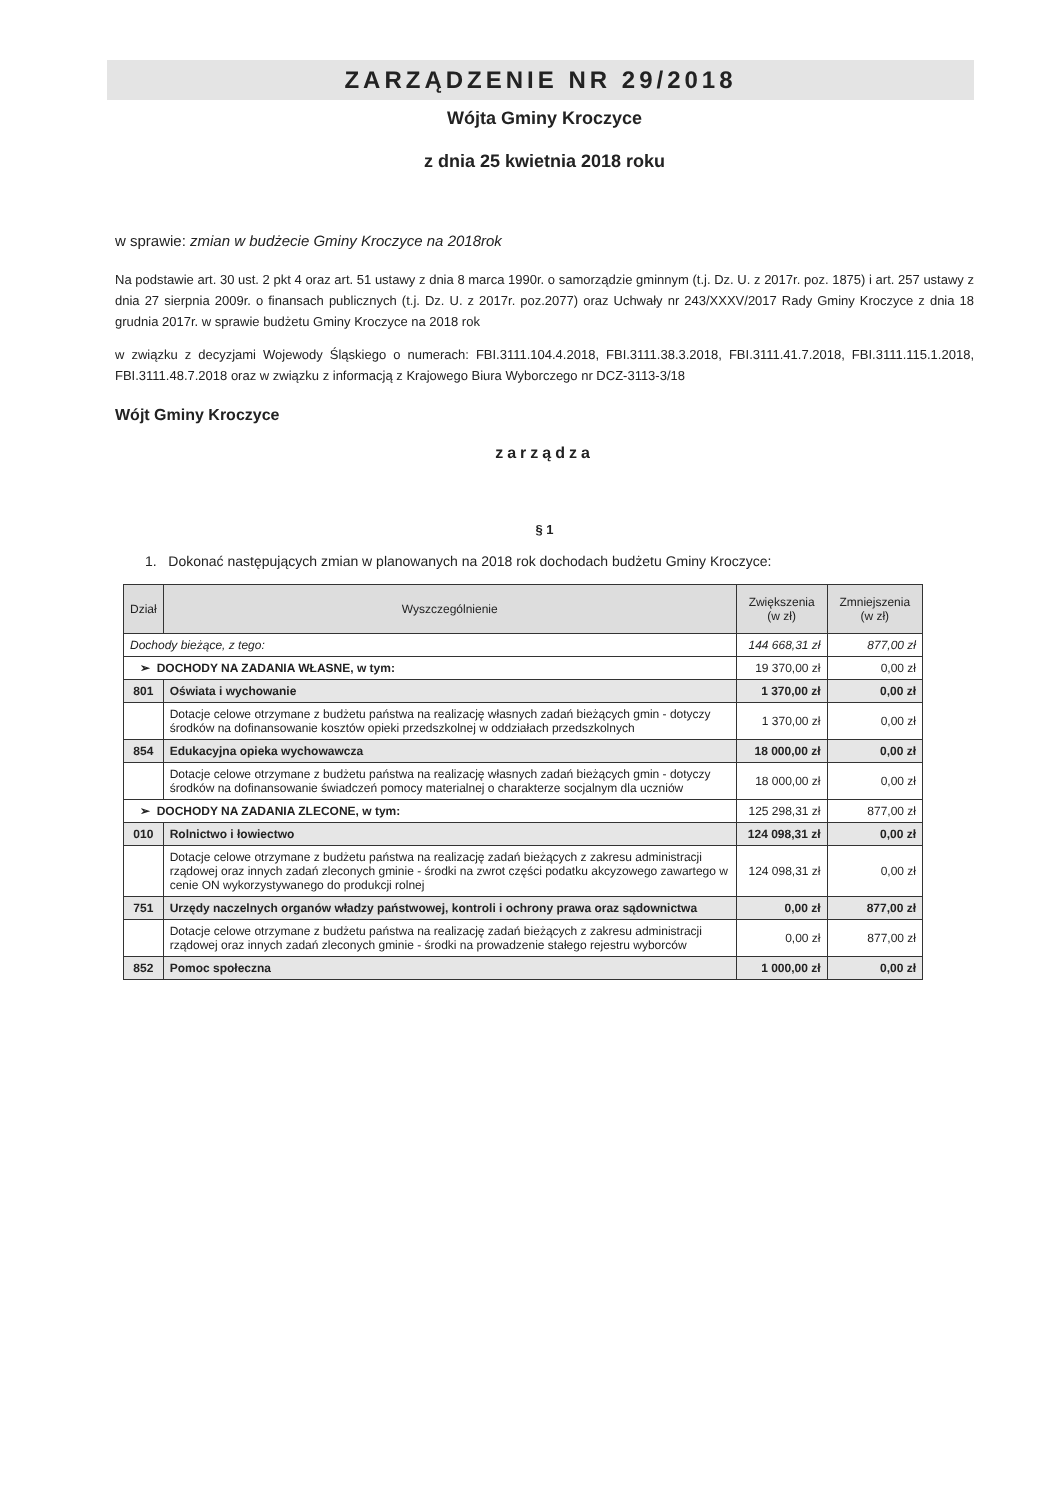ZARZĄDZENIE NR 29/2018
Wójta Gminy Kroczyce
z dnia 25 kwietnia 2018 roku
w sprawie: zmian w budżecie Gminy Kroczyce na 2018rok
Na podstawie art. 30 ust. 2 pkt 4 oraz art. 51 ustawy z dnia 8 marca 1990r. o samorządzie gminnym (t.j. Dz. U. z 2017r. poz. 1875) i art. 257 ustawy z dnia 27 sierpnia 2009r. o finansach publicznych (t.j. Dz. U. z 2017r. poz.2077) oraz Uchwały nr 243/XXXV/2017 Rady Gminy Kroczyce z dnia 18 grudnia 2017r. w sprawie budżetu Gminy Kroczyce na 2018 rok
w związku z decyzjami Wojewody Śląskiego o numerach: FBI.3111.104.4.2018, FBI.3111.38.3.2018, FBI.3111.41.7.2018, FBI.3111.115.1.2018, FBI.3111.48.7.2018 oraz w związku z informacją z Krajowego Biura Wyborczego nr DCZ-3113-3/18
Wójt Gminy Kroczyce
zarządza
§ 1
1. Dokonać następujących zmian w planowanych na 2018 rok dochodach budżetu Gminy Kroczyce:
| Dział | Wyszczególnienie | Zwiększenia (w zł) | Zmniejszenia (w zł) |
| --- | --- | --- | --- |
| Dochody bieżące, z tego: | | 144 668,31 zł | 877,00 zł |
| ➢ DOCHODY NA ZADANIA WŁASNE, w tym: | | 19 370,00 zł | 0,00 zł |
| 801 | Oświata i wychowanie | 1 370,00 zł | 0,00 zł |
| | Dotacje celowe otrzymane z budżetu państwa na realizację własnych zadań bieżących gmin - dotyczy środków na dofinansowanie kosztów opieki przedszkolnej w oddziałach przedszkolnych | 1 370,00 zł | 0,00 zł |
| 854 | Edukacyjna opieka wychowawcza | 18 000,00 zł | 0,00 zł |
| | Dotacje celowe otrzymane z budżetu państwa na realizację własnych zadań bieżących gmin - dotyczy środków na dofinansowanie świadczeń pomocy materialnej o charakterze socjalnym dla uczniów | 18 000,00 zł | 0,00 zł |
| ➢ DOCHODY NA ZADANIA ZLECONE, w tym: | | 125 298,31 zł | 877,00 zł |
| 010 | Rolnictwo i łowiectwo | 124 098,31 zł | 0,00 zł |
| | Dotacje celowe otrzymane z budżetu państwa na realizację zadań bieżących z zakresu administracji rządowej oraz innych zadań zleconych gminie - środki na zwrot części podatku akcyzowego zawartego w cenie ON wykorzystywanego do produkcji rolnej | 124 098,31 zł | 0,00 zł |
| 751 | Urzędy naczelnych organów władzy państwowej, kontroli i ochrony prawa oraz sądownictwa | 0,00 zł | 877,00 zł |
| | Dotacje celowe otrzymane z budżetu państwa na realizację zadań bieżących z zakresu administracji rządowej oraz innych zadań zleconych gminie - środki na prowadzenie stałego rejestru wyborców | 0,00 zł | 877,00 zł |
| 852 | Pomoc społeczna | 1 000,00 zł | 0,00 zł |